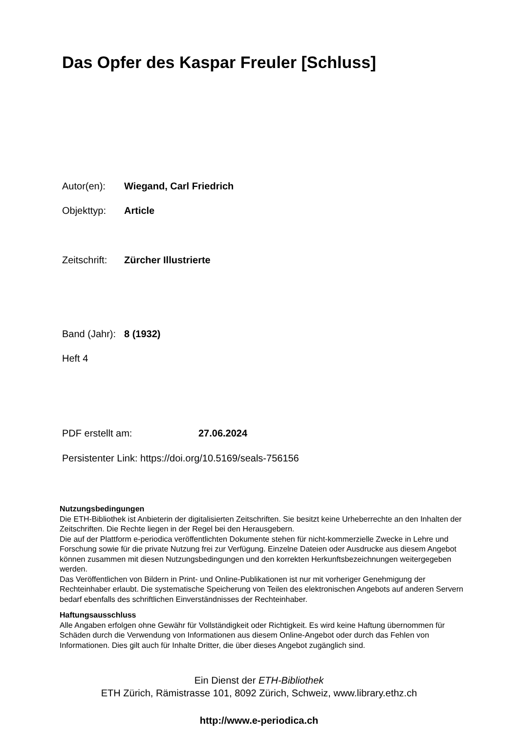Das Opfer des Kaspar Freuler [Schluss]
Autor(en): Wiegand, Carl Friedrich
Objekttyp: Article
Zeitschrift: Zürcher Illustrierte
Band (Jahr): 8 (1932)
Heft 4
PDF erstellt am: 27.06.2024
Persistenter Link: https://doi.org/10.5169/seals-756156
Nutzungsbedingungen
Die ETH-Bibliothek ist Anbieterin der digitalisierten Zeitschriften. Sie besitzt keine Urheberrechte an den Inhalten der Zeitschriften. Die Rechte liegen in der Regel bei den Herausgebern.
Die auf der Plattform e-periodica veröffentlichten Dokumente stehen für nicht-kommerzielle Zwecke in Lehre und Forschung sowie für die private Nutzung frei zur Verfügung. Einzelne Dateien oder Ausdrucke aus diesem Angebot können zusammen mit diesen Nutzungsbedingungen und den korrekten Herkunftsbezeichnungen weitergegeben werden.
Das Veröffentlichen von Bildern in Print- und Online-Publikationen ist nur mit vorheriger Genehmigung der Rechteinhaber erlaubt. Die systematische Speicherung von Teilen des elektronischen Angebots auf anderen Servern bedarf ebenfalls des schriftlichen Einverständnisses der Rechteinhaber.
Haftungsausschluss
Alle Angaben erfolgen ohne Gewähr für Vollständigkeit oder Richtigkeit. Es wird keine Haftung übernommen für Schäden durch die Verwendung von Informationen aus diesem Online-Angebot oder durch das Fehlen von Informationen. Dies gilt auch für Inhalte Dritter, die über dieses Angebot zugänglich sind.
Ein Dienst der ETH-Bibliothek
ETH Zürich, Rämistrasse 101, 8092 Zürich, Schweiz, www.library.ethz.ch
http://www.e-periodica.ch